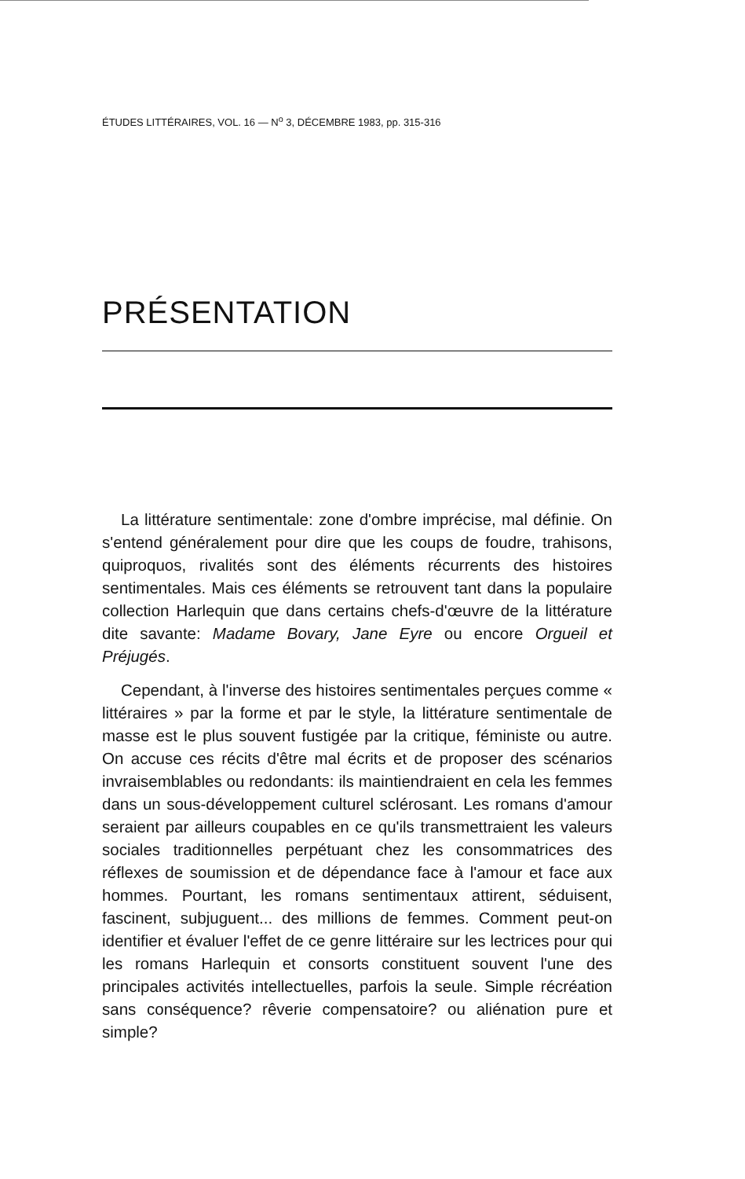ÉTUDES LITTÉRAIRES, VOL. 16 — N<sup>o</sup> 3, DÉCEMBRE 1983, pp. 315-316
PRÉSENTATION
La littérature sentimentale: zone d'ombre imprécise, mal définie. On s'entend généralement pour dire que les coups de foudre, trahisons, quiproquos, rivalités sont des éléments récurrents des histoires sentimentales. Mais ces éléments se retrouvent tant dans la populaire collection Harlequin que dans certains chefs-d'œuvre de la littérature dite savante: Madame Bovary, Jane Eyre ou encore Orgueil et Préjugés.
Cependant, à l'inverse des histoires sentimentales perçues comme « littéraires » par la forme et par le style, la littérature sentimentale de masse est le plus souvent fustigée par la critique, féministe ou autre. On accuse ces récits d'être mal écrits et de proposer des scénarios invraisemblables ou redondants: ils maintiendraient en cela les femmes dans un sous-développement culturel sclérosant. Les romans d'amour seraient par ailleurs coupables en ce qu'ils transmettraient les valeurs sociales traditionnelles perpétuant chez les consommatrices des réflexes de soumission et de dépendance face à l'amour et face aux hommes. Pourtant, les romans sentimentaux attirent, séduisent, fascinent, subjuguent... des millions de femmes. Comment peut-on identifier et évaluer l'effet de ce genre littéraire sur les lectrices pour qui les romans Harlequin et consorts constituent souvent l'une des principales activités intellectuelles, parfois la seule. Simple récréation sans conséquence? rêverie compensatoire? ou aliénation pure et simple?